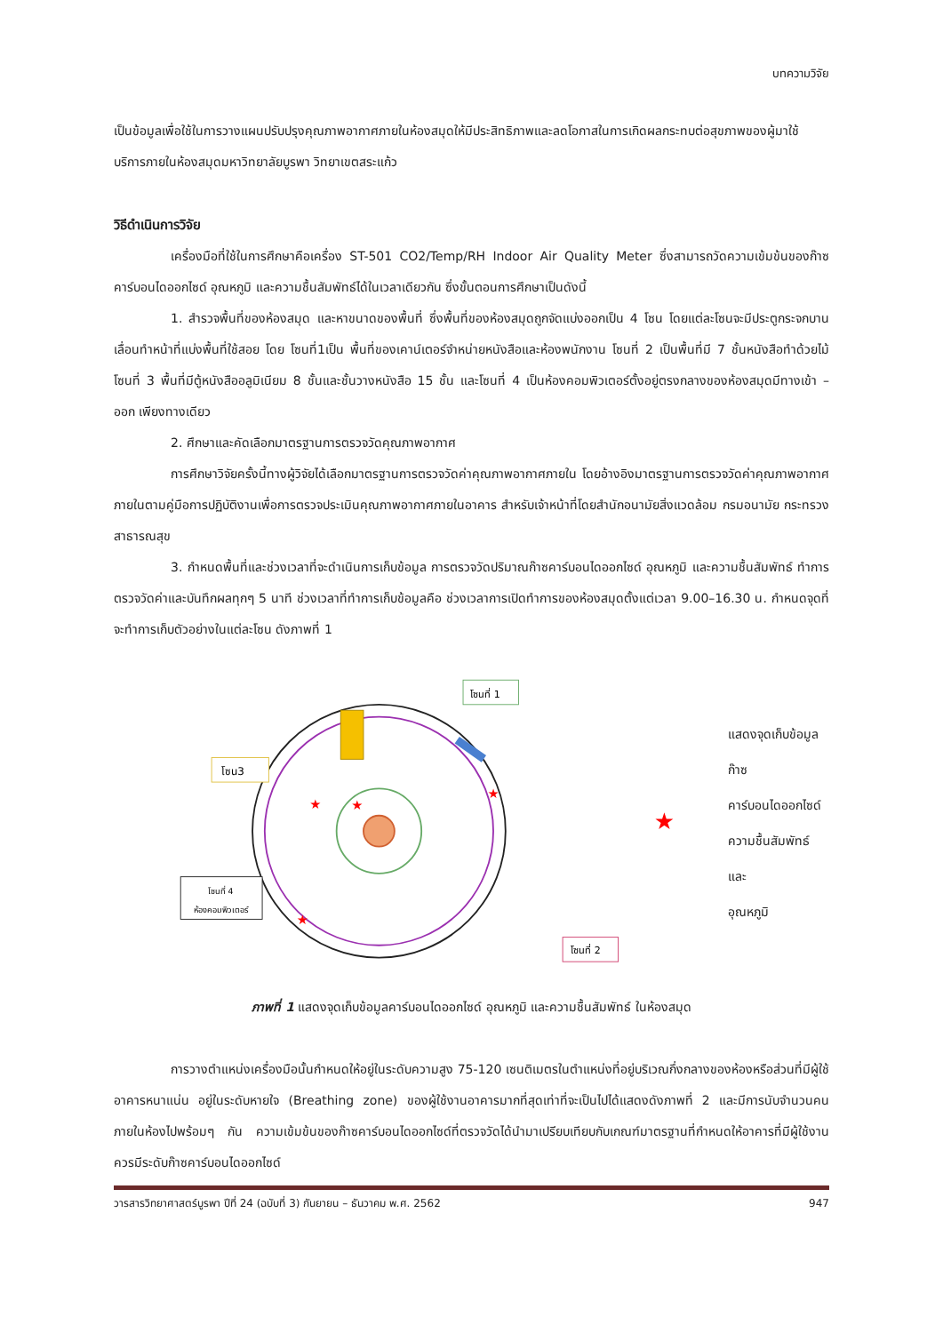บทความวิจัย
เป็นข้อมูลเพื่อใช้ในการวางแผนปรับปรุงคุณภาพอากาศภายในห้องสมุดให้มีประสิทธิภาพและลดโอกาสในการเกิดผลกระทบต่อสุขภาพของผู้มาใช้บริการภายในห้องสมุดมหาวิทยาลัยบูรพา วิทยาเขตสระแก้ว
วิธีดำเนินการวิจัย
เครื่องมือที่ใช้ในการศึกษาคือเครื่อง ST-501 CO2/Temp/RH Indoor Air Quality Meter ซึ่งสามารถวัดความเข้มข้นของก๊าซคาร์บอนไดออกไซด์ อุณหภูมิ และความชื้นสัมพัทธ์ได้ในเวลาเดียวกัน ซึ่งขั้นตอนการศึกษาเป็นดังนี้
1. สำรวจพื้นที่ของห้องสมุด และหาขนาดของพื้นที่ ซึ่งพื้นที่ของห้องสมุดถูกจัดแบ่งออกเป็น 4 โซน โดยแต่ละโซนจะมีประตูกระจกบานเลื่อนทำหน้าที่แบ่งพื้นที่ใช้สอย โดย โซนที่1เป็น พื้นที่ของเคาน์เตอร์จำหน่ายหนังสือและห้องพนักงาน โซนที่ 2 เป็นพื้นที่มี 7 ชั้นหนังสือทำด้วยไม้ โซนที่ 3 พื้นที่มีตู้หนังสืออลูมิเนียม 8 ชั้นและชั้นวางหนังสือ 15 ชั้น และโซนที่ 4 เป็นห้องคอมพิวเตอร์ตั้งอยู่ตรงกลางของห้องสมุดมีทางเข้า – ออก เพียงทางเดียว
2. ศึกษาและคัดเลือกมาตรฐานการตรวจวัดคุณภาพอากาศ
การศึกษาวิจัยครั้งนี้ทางผู้วิจัยได้เลือกมาตรฐานการตรวจวัดค่าคุณภาพอากาศภายใน โดยอ้างอิงมาตรฐานการตรวจวัดค่าคุณภาพอากาศภายในตามคู่มือการปฏิบัติงานเพื่อการตรวจประเมินคุณภาพอากาศภายในอาคาร สำหรับเจ้าหน้าที่โดยสำนักอนามัยสิ่งแวดล้อม กรมอนามัย กระทรวงสาธารณสุข
3. กำหนดพื้นที่และช่วงเวลาที่จะดำเนินการเก็บข้อมูล การตรวจวัดปริมาณก๊าซคาร์บอนไดออกไซด์ อุณหภูมิ และความชื้นสัมพัทธ์ ทำการตรวจวัดค่าและบันทึกผลทุกๆ 5 นาที ช่วงเวลาที่ทำการเก็บข้อมูลคือ ช่วงเวลาการเปิดทำการของห้องสมุดตั้งแต่เวลา 9.00–16.30 น. กำหนดจุดที่จะทำการเก็บตัวอย่างในแต่ละโซน ดังภาพที่ 1
★
★
★
★
โซนที่ 1
โซน3
โซนที่ 4
ห้องคอมพิวเตอร์
โซนที่ 2
★
แสดงจุดเก็บข้อมูลก๊าซ
คาร์บอนไดออกไซด์
ความชื้นสัมพัทธ์ และ
อุณหภูมิ
ภาพที่ 1 แสดงจุดเก็บข้อมูลคาร์บอนไดออกไซด์ อุณหภูมิ และความชื้นสัมพัทธ์ ในห้องสมุด
การวางตำแหน่งเครื่องมือนั้นกำหนดให้อยู่ในระดับความสูง 75-120 เซนติเมตรในตำแหน่งที่อยู่บริเวณกึ่งกลางของห้องหรือส่วนที่มีผู้ใช้อาคารหนาแน่น อยู่ในระดับหายใจ (Breathing zone) ของผู้ใช้งานอาคารมากที่สุดเท่าที่จะเป็นไปได้แสดงดังภาพที่ 2 และมีการนับจำนวนคนภายในห้องไปพร้อมๆ กัน ความเข้มข้นของก๊าซคาร์บอนไดออกไซด์ที่ตรวจวัดได้นำมาเปรียบเทียบกับเกณฑ์มาตรฐานที่กำหนดให้อาคารที่มีผู้ใช้งานควรมีระดับก๊าซคาร์บอนไดออกไซด์
วารสารวิทยาศาสตร์บูรพา ปีที่ 24 (ฉบับที่ 3) กันยายน – ธันวาคม พ.ศ. 2562 947